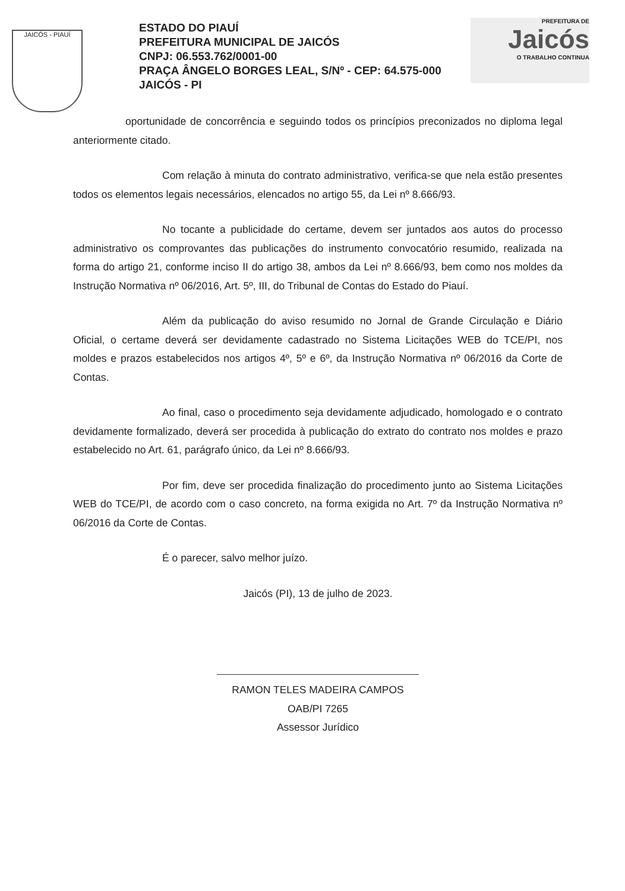JAICÓS - PIAUÍ
ESTADO DO PIAUÍ
PREFEITURA MUNICIPAL DE JAICÓS
CNPJ: 06.553.762/0001-00
PRAÇA ÂNGELO BORGES LEAL, S/Nº - CEP: 64.575-000
JAICÓS - PI
PREFEITURA DE
Jaicós
O TRABALHO CONTINUA
oportunidade de concorrência e seguindo todos os princípios preconizados no diploma legal anteriormente citado.
Com relação à minuta do contrato administrativo, verifica-se que nela estão presentes todos os elementos legais necessários, elencados no artigo 55, da Lei nº 8.666/93.
No tocante a publicidade do certame, devem ser juntados aos autos do processo administrativo os comprovantes das publicações do instrumento convocatório resumido, realizada na forma do artigo 21, conforme inciso II do artigo 38, ambos da Lei nº 8.666/93, bem como nos moldes da Instrução Normativa nº 06/2016, Art. 5º, III, do Tribunal de Contas do Estado do Piauí.
Além da publicação do aviso resumido no Jornal de Grande Circulação e Diário Oficial, o certame deverá ser devidamente cadastrado no Sistema Licitações WEB do TCE/PI, nos moldes e prazos estabelecidos nos artigos 4º, 5º e 6º, da Instrução Normativa nº 06/2016 da Corte de Contas.
Ao final, caso o procedimento seja devidamente adjudicado, homologado e o contrato devidamente formalizado, deverá ser procedida à publicação do extrato do contrato nos moldes e prazo estabelecido no Art. 61, parágrafo único, da Lei nº 8.666/93.
Por fim, deve ser procedida finalização do procedimento junto ao Sistema Licitações WEB do TCE/PI, de acordo com o caso concreto, na forma exigida no Art. 7º da Instrução Normativa nº 06/2016 da Corte de Contas.
É o parecer, salvo melhor juízo.
Jaicós (PI), 13 de julho de 2023.
RAMON TELES MADEIRA CAMPOS
OAB/PI 7265
Assessor Jurídico